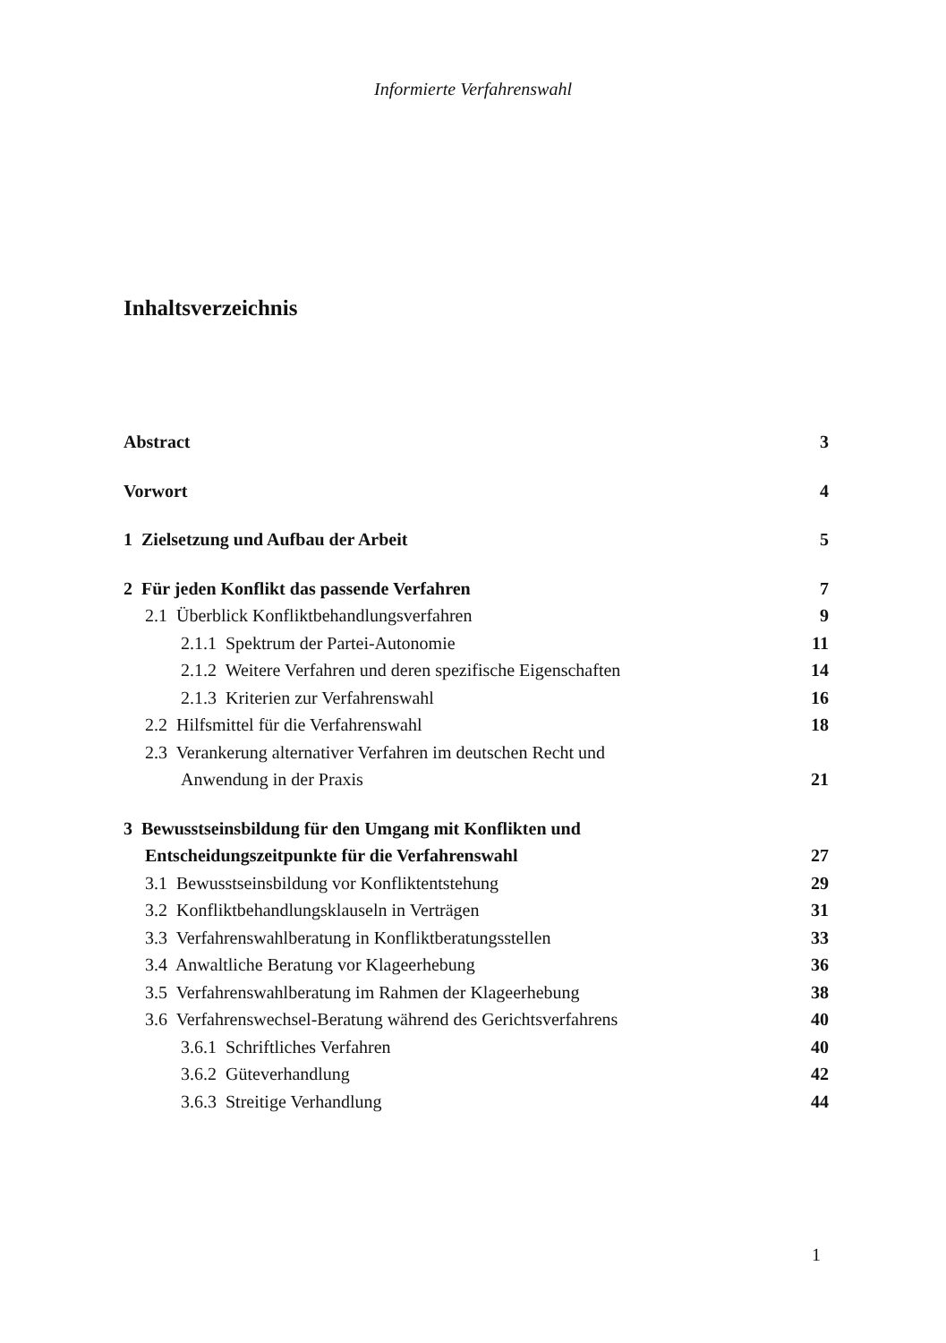Informierte Verfahrenswahl
Inhaltsverzeichnis
Abstract 3
Vorwort 4
1 Zielsetzung und Aufbau der Arbeit 5
2 Für jeden Konflikt das passende Verfahren 7
2.1 Überblick Konfliktbehandlungsverfahren 9
2.1.1 Spektrum der Partei-Autonomie 11
2.1.2 Weitere Verfahren und deren spezifische Eigenschaften 14
2.1.3 Kriterien zur Verfahrenswahl 16
2.2 Hilfsmittel für die Verfahrenswahl 18
2.3 Verankerung alternativer Verfahren im deutschen Recht und
Anwendung in der Praxis 21
3 Bewusstseinsbildung für den Umgang mit Konflikten und
Entscheidungszeitpunkte für die Verfahrenswahl 27
3.1 Bewusstseinsbildung vor Konfliktentstehung 29
3.2 Konfliktbehandlungsklauseln in Verträgen 31
3.3 Verfahrenswahlberatung in Konfliktberatungsstellen 33
3.4 Anwaltliche Beratung vor Klageerhebung 36
3.5 Verfahrenswahlberatung im Rahmen der Klageerhebung 38
3.6 Verfahrenswechsel-Beratung während des Gerichtsverfahrens 40
3.6.1 Schriftliches Verfahren 40
3.6.2 Güteverhandlung 42
3.6.3 Streitige Verhandlung 44
1